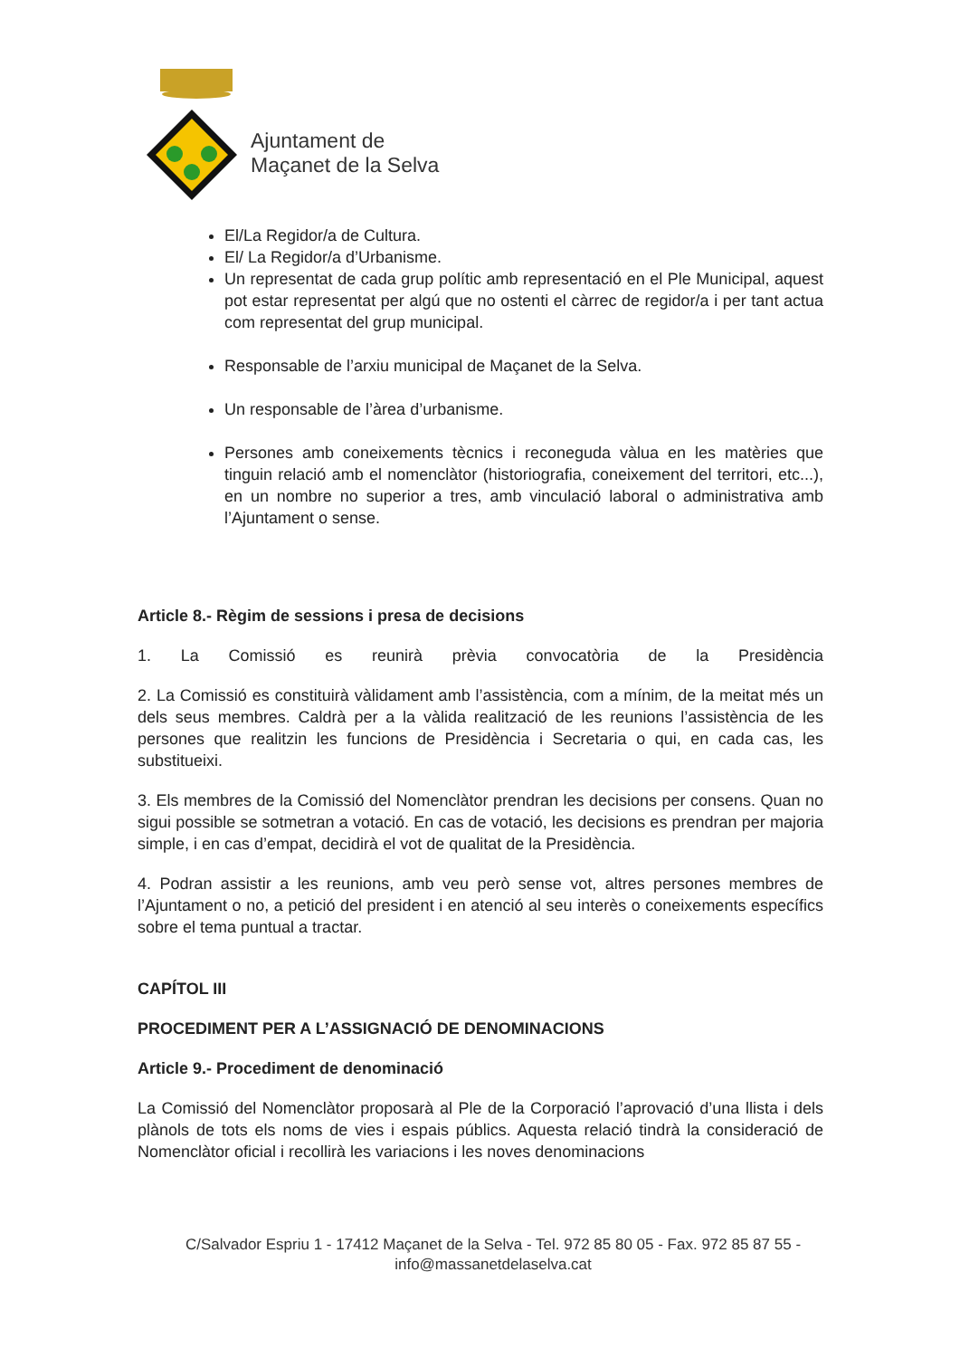Ajuntament de
Maçanet de la Selva
El/La Regidor/a de Cultura.
El/ La Regidor/a d’Urbanisme.
Un representat de cada grup polític amb representació en el Ple Municipal, aquest pot estar representat per algú que no ostenti el càrrec de regidor/a i per tant actua com representat del grup municipal.
Responsable de l’arxiu municipal de Maçanet de la Selva.
Un responsable de l’àrea d’urbanisme.
Persones amb coneixements tècnics i reconeguda vàlua en les matèries que tinguin relació amb el nomenclàtor (historiografia, coneixement del territori, etc...), en un nombre no superior a tres, amb vinculació laboral o administrativa amb l’Ajuntament o sense.
Article 8.- Règim de sessions i presa de decisions
1. La Comissió es reunirà prèvia convocatòria de la Presidència
2. La Comissió es constituirà vàlidament amb l’assistència, com a mínim, de la meitat més un dels seus membres. Caldrà per a la vàlida realització de les reunions l’assistència de les persones que realitzin les funcions de Presidència i Secretaria o qui, en cada cas, les substitueixi.
3. Els membres de la Comissió del Nomenclàtor prendran les decisions per consens. Quan no sigui possible se sotmetran a votació. En cas de votació, les decisions es prendran per majoria simple, i en cas d’empat, decidirà el vot de qualitat de la Presidència.
4. Podran assistir a les reunions, amb veu però sense vot, altres persones membres de l’Ajuntament o no, a petició del president i en atenció al seu interès o coneixements específics sobre el tema puntual a tractar.
CAPÍTOL III
PROCEDIMENT PER A L’ASSIGNACIÓ DE DENOMINACIONS
Article 9.- Procediment de denominació
La Comissió del Nomenclàtor proposarà al Ple de la Corporació l’aprovació d’una llista i dels plànols de tots els noms de vies i espais públics. Aquesta relació tindrà la consideració de Nomenclàtor oficial i recollirà les variacions i les noves denominacions
C/Salvador Espriu 1 - 17412 Maçanet de la Selva - Tel. 972 85 80 05 - Fax. 972 85 87 55 -
info@massanetdelaselva.cat